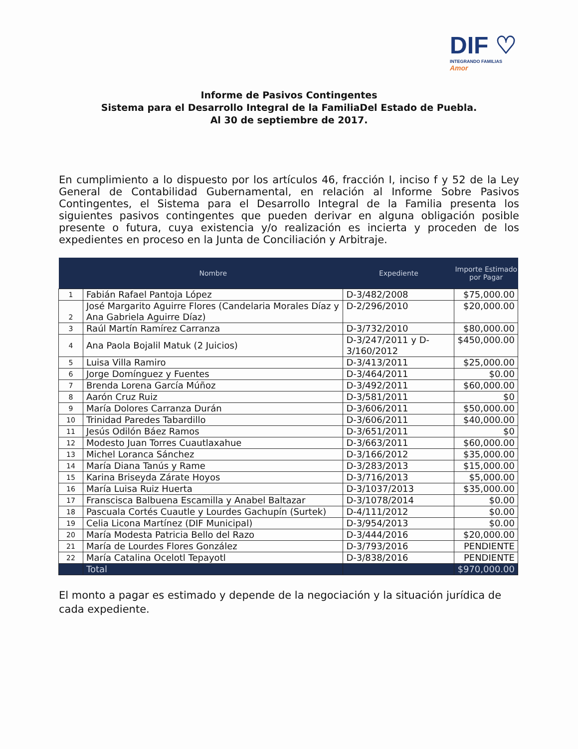DIF ♡
INTEGRANDO FAMILIAS Amor
Informe de Pasivos Contingentes
Sistema para el Desarrollo Integral de la FamiliaDel Estado de Puebla.
Al 30 de septiembre de 2017.
En cumplimiento a lo dispuesto por los artículos 46, fracción I, inciso f y 52 de la Ley General de Contabilidad Gubernamental, en relación al Informe Sobre Pasivos Contingentes, el Sistema para el Desarrollo Integral de la Familia presenta los siguientes pasivos contingentes que pueden derivar en alguna obligación posible presente o futura, cuya existencia y/o realización es incierta y proceden de los expedientes en proceso en la Junta de Conciliación y Arbitraje.
| | Nombre | Expediente | Importe Estimado por Pagar |
| --- | --- | --- | --- |
| 1 | Fabián Rafael Pantoja López | D-3/482/2008 | $75,000.00 |
| 2 | José Margarito Aguirre Flores (Candelaria Morales Díaz y Ana Gabriela Aguirre Díaz) | D-2/296/2010 | $20,000.00 |
| 3 | Raúl Martín Ramírez Carranza | D-3/732/2010 | $80,000.00 |
| 4 | Ana Paola Bojalil Matuk (2 Juicios) | D-3/247/2011 y D-3/160/2012 | $450,000.00 |
| 5 | Luisa Villa Ramiro | D-3/413/2011 | $25,000.00 |
| 6 | Jorge Domínguez y Fuentes | D-3/464/2011 | $0.00 |
| 7 | Brenda Lorena García Múñoz | D-3/492/2011 | $60,000.00 |
| 8 | Aarón Cruz Ruiz | D-3/581/2011 | $0 |
| 9 | María Dolores Carranza Durán | D-3/606/2011 | $50,000.00 |
| 10 | Trinidad Paredes Tabardillo | D-3/606/2011 | $40,000.00 |
| 11 | Jesús Odilón Báez Ramos | D-3/651/2011 | $0 |
| 12 | Modesto Juan Torres Cuautlaxahue | D-3/663/2011 | $60,000.00 |
| 13 | Michel Loranca Sánchez | D-3/166/2012 | $35,000.00 |
| 14 | María Diana Tanús y Rame | D-3/283/2013 | $15,000.00 |
| 15 | Karina Briseyda Zárate Hoyos | D-3/716/2013 | $5,000.00 |
| 16 | María Luisa Ruiz Huerta | D-3/1037/2013 | $35,000.00 |
| 17 | Franscisca Balbuena Escamilla y Anabel Baltazar | D-3/1078/2014 | $0.00 |
| 18 | Pascuala Cortés Cuautle y Lourdes Gachupín (Surtek) | D-4/111/2012 | $0.00 |
| 19 | Celia Licona Martínez (DIF Municipal) | D-3/954/2013 | $0.00 |
| 20 | María Modesta Patricia Bello del Razo | D-3/444/2016 | $20,000.00 |
| 21 | María de Lourdes Flores González | D-3/793/2016 | PENDIENTE |
| 22 | María Catalina Ocelotl Tepayotl | D-3/838/2016 | PENDIENTE |
| | Total | | $970,000.00 |
El monto a pagar es estimado y depende de la negociación y la situación jurídica de cada expediente.